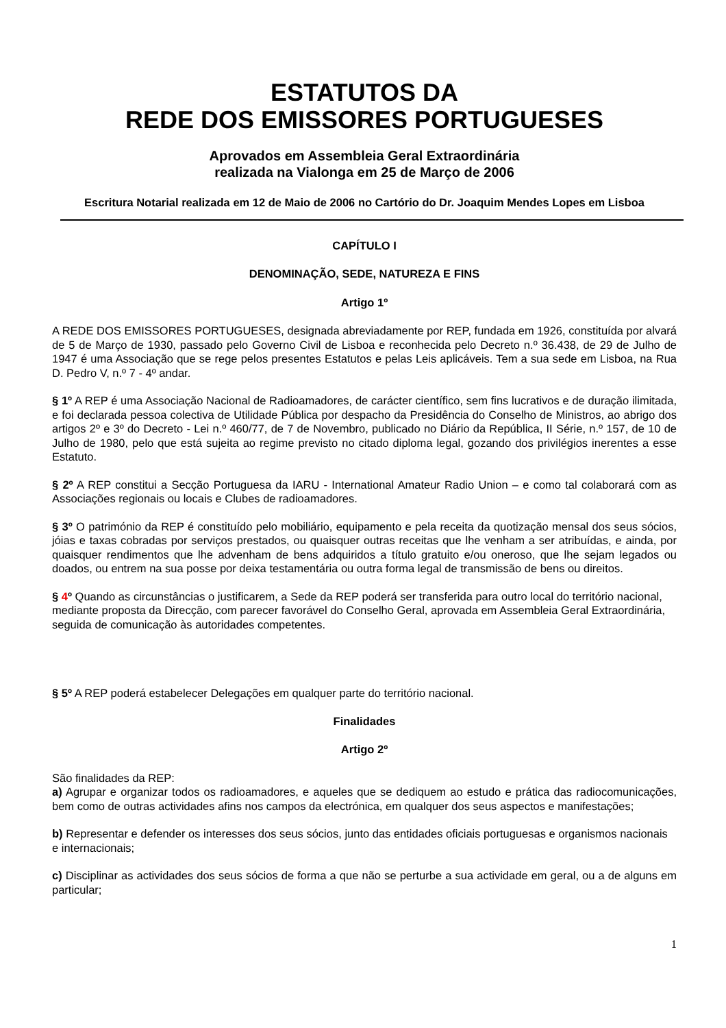ESTATUTOS DA
REDE DOS EMISSORES PORTUGUESES
Aprovados em Assembleia Geral Extraordinária
realizada na Vialonga em 25 de Março de 2006
Escritura Notarial realizada em 12 de Maio de 2006 no Cartório do Dr. Joaquim Mendes Lopes em Lisboa
CAPÍTULO I
DENOMINAÇÃO, SEDE, NATUREZA E FINS
Artigo 1º
A REDE DOS EMISSORES PORTUGUESES, designada abreviadamente por REP, fundada em 1926, constituída por alvará de 5 de Março de 1930, passado pelo Governo Civil de Lisboa e reconhecida pelo Decreto n.º 36.438, de 29 de Julho de 1947 é uma Associação que se rege pelos presentes Estatutos e pelas Leis aplicáveis. Tem a sua sede em Lisboa, na Rua D. Pedro V, n.º 7 - 4º andar.
§ 1º A REP é uma Associação Nacional de Radioamadores, de carácter científico, sem fins lucrativos e de duração ilimitada, e foi declarada pessoa colectiva de Utilidade Pública por despacho da Presidência do Conselho de Ministros, ao abrigo dos artigos 2º e 3º do Decreto - Lei n.º 460/77, de 7 de Novembro, publicado no Diário da República, II Série, n.º 157, de 10 de Julho de 1980, pelo que está sujeita ao regime previsto no citado diploma legal, gozando dos privilégios inerentes a esse Estatuto.
§ 2º A REP constitui a Secção Portuguesa da IARU - International Amateur Radio Union – e como tal colaborará com as Associações regionais ou locais e Clubes de radioamadores.
§ 3º O património da REP é constituído pelo mobiliário, equipamento e pela receita da quotização mensal dos seus sócios, jóias e taxas cobradas por serviços prestados, ou quaisquer outras receitas que lhe venham a ser atribuídas, e ainda, por quaisquer rendimentos que lhe advenham de bens adquiridos a título gratuito e/ou oneroso, que lhe sejam legados ou doados, ou entrem na sua posse por deixa testamentária ou outra forma legal de transmissão de bens ou direitos.
§ 4º Quando as circunstâncias o justificarem, a Sede da REP poderá ser transferida para outro local do território nacional, mediante proposta da Direcção, com parecer favorável do Conselho Geral, aprovada em Assembleia Geral Extraordinária, seguida de comunicação às autoridades competentes.
§ 5º A REP poderá estabelecer Delegações em qualquer parte do território nacional.
Finalidades
Artigo 2º
São finalidades da REP:
a) Agrupar e organizar todos os radioamadores, e aqueles que se dediquem ao estudo e prática das radiocomunicações, bem como de outras actividades afins nos campos da electrónica, em qualquer dos seus aspectos e manifestações;
b) Representar e defender os interesses dos seus sócios, junto das entidades oficiais portuguesas e organismos nacionais e internacionais;
c) Disciplinar as actividades dos seus sócios de forma a que não se perturbe a sua actividade em geral, ou a de alguns em particular;
1